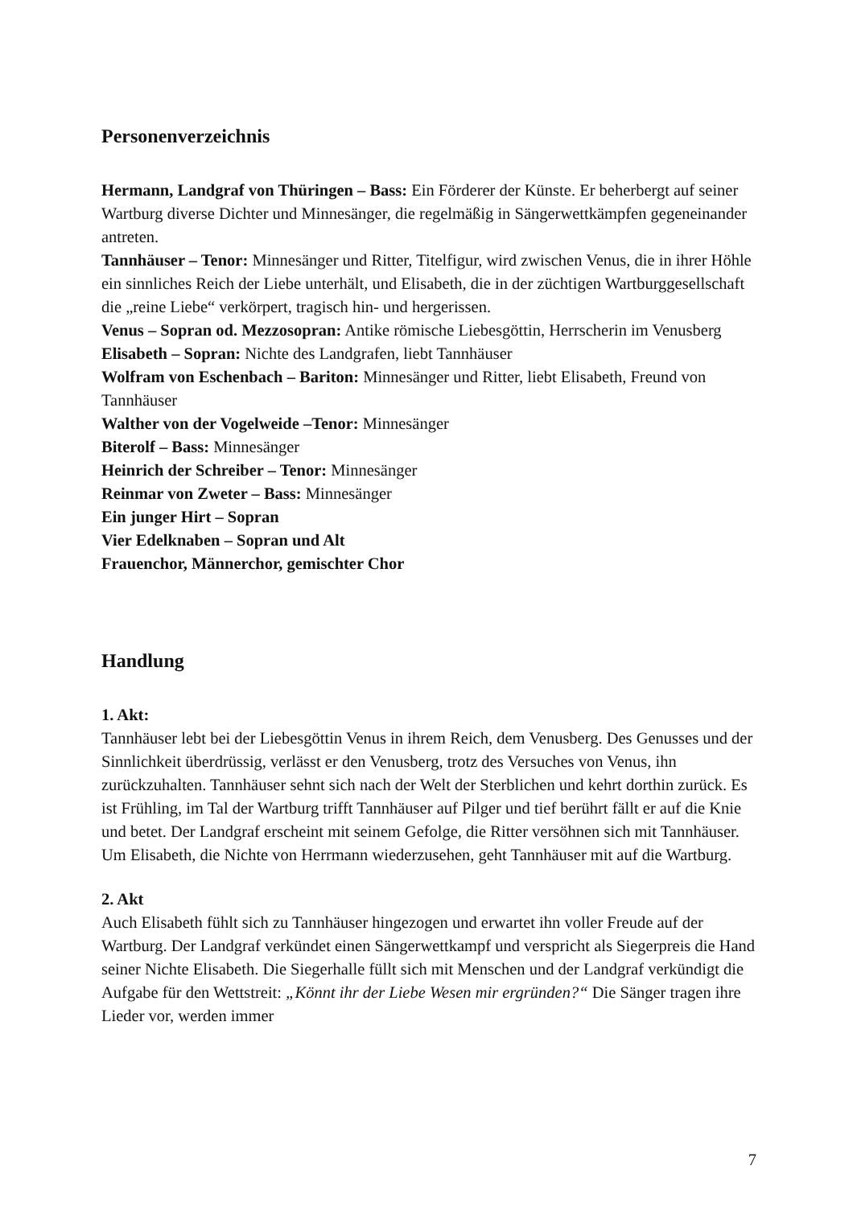Personenverzeichnis
Hermann, Landgraf von Thüringen – Bass: Ein Förderer der Künste. Er beherbergt auf seiner Wartburg diverse Dichter und Minnesänger, die regelmäßig in Sängerwettkämpfen gegeneinander antreten.
Tannhäuser – Tenor: Minnesänger und Ritter, Titelfigur, wird zwischen Venus, die in ihrer Höhle ein sinnliches Reich der Liebe unterhält, und Elisabeth, die in der züchtigen Wartburggesellschaft die „reine Liebe“ verkörpert, tragisch hin- und hergerissen.
Venus – Sopran od. Mezzosopran: Antike römische Liebesgöttin, Herrscherin im Venusberg
Elisabeth – Sopran: Nichte des Landgrafen, liebt Tannhäuser
Wolfram von Eschenbach – Bariton: Minnesänger und Ritter, liebt Elisabeth, Freund von Tannhäuser
Walther von der Vogelweide –Tenor: Minnesänger
Biterolf – Bass: Minnesänger
Heinrich der Schreiber – Tenor: Minnesänger
Reinmar von Zweter – Bass: Minnesänger
Ein junger Hirt – Sopran
Vier Edelknaben – Sopran und Alt
Frauenchor, Männerchor, gemischter Chor
Handlung
1. Akt:
Tannhäuser lebt bei der Liebesgöttin Venus in ihrem Reich, dem Venusberg. Des Genusses und der Sinnlichkeit überdrüssig, verlässt er den Venusberg, trotz des Versuches von Venus, ihn zurückzuhalten. Tannhäuser sehnt sich nach der Welt der Sterblichen und kehrt dorthin zurück. Es ist Frühling, im Tal der Wartburg trifft Tannhäuser auf Pilger und tief berührt fällt er auf die Knie und betet. Der Landgraf erscheint mit seinem Gefolge, die Ritter versöhnen sich mit Tannhäuser. Um Elisabeth, die Nichte von Herrmann wiederzusehen, geht Tannhäuser mit auf die Wartburg.
2. Akt
Auch Elisabeth fühlt sich zu Tannhäuser hingezogen und erwartet ihn voller Freude auf der Wartburg. Der Landgraf verkündet einen Sängerwettkampf und verspricht als Siegerpreis die Hand seiner Nichte Elisabeth. Die Siegerhalle füllt sich mit Menschen und der Landgraf verkündigt die Aufgabe für den Wettstreit: „Könnt ihr der Liebe Wesen mir ergründen?“ Die Sänger tragen ihre Lieder vor, werden immer
7